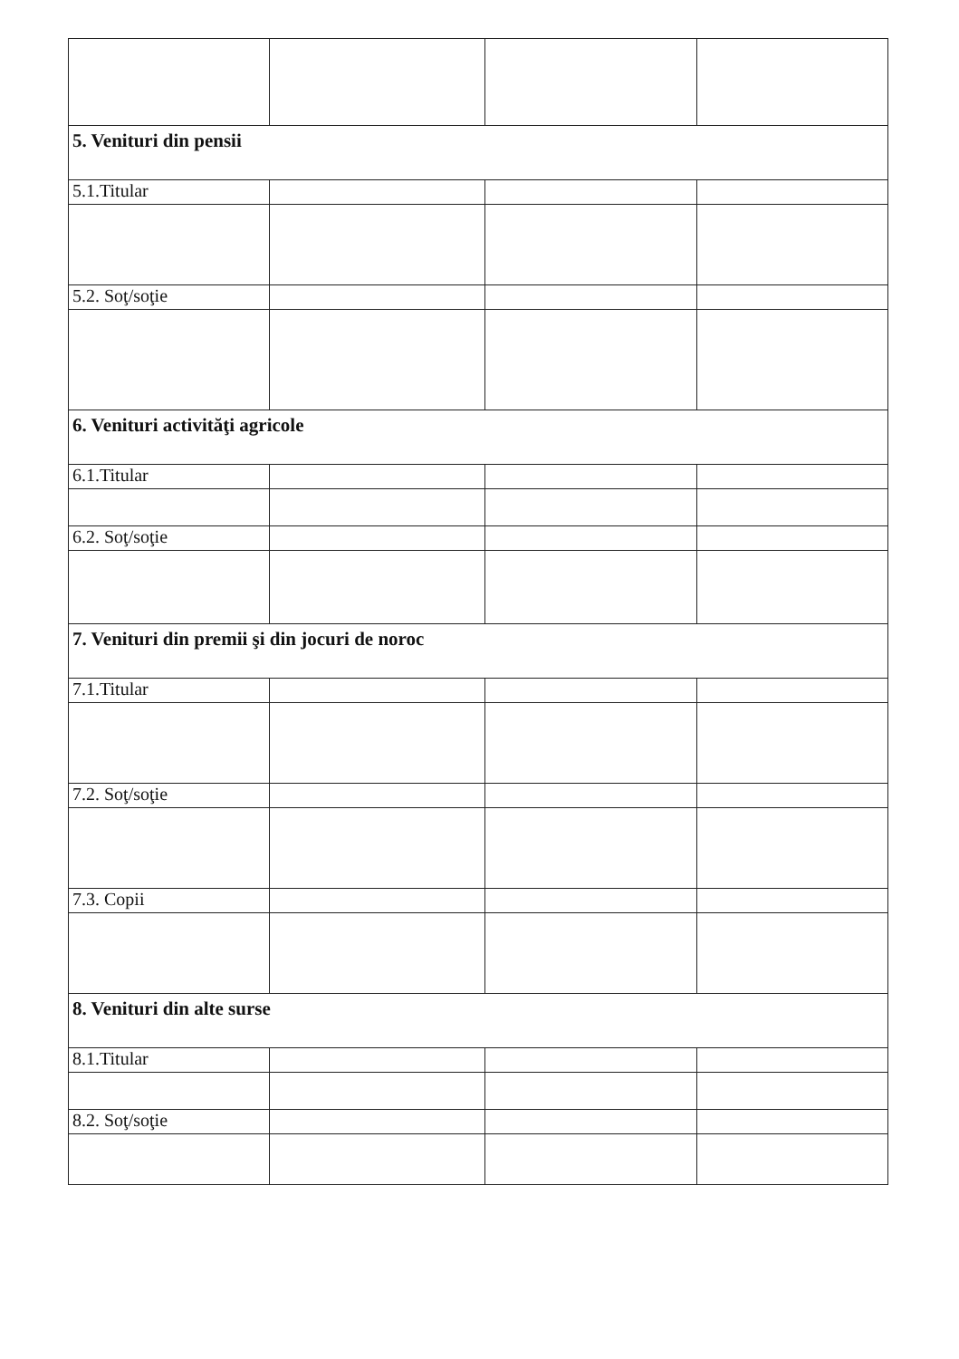| 5. Venituri din pensii | | | |
| 5.1.Titular | | | |
| 5.2. Soţ/soţie | | | |
| 6. Venituri activităţi agricole | | | |
| 6.1.Titular | | | |
| 6.2. Soţ/soţie | | | |
| 7. Venituri din premii şi din jocuri de noroc | | | |
| 7.1.Titular | | | |
| 7.2. Soţ/soţie | | | |
| 7.3. Copii | | | |
| 8. Venituri din alte surse | | | |
| 8.1.Titular | | | |
| 8.2. Soţ/soţie | | | |